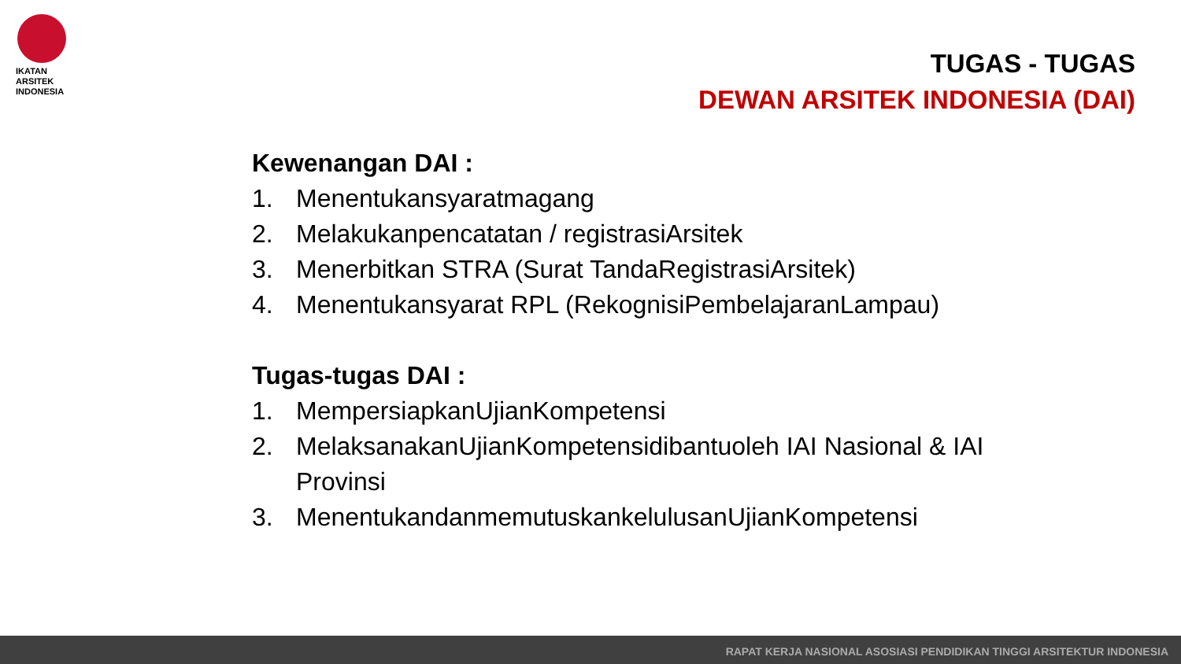IKATAN
ARSITEK
INDONESIA
TUGAS - TUGAS
DEWAN ARSITEK INDONESIA (DAI)
Kewenangan DAI :
1. Menentukansyaratmagang
2. Melakukanpencatatan / registrasiArsitek
3. Menerbitkan STRA (Surat TandaRegistrasiArsitek)
4. Menentukansyarat RPL (RekognisiPembelajaranLampau)
Tugas-tugas DAI :
1. MempersiapkanUjianKompetensi
2. MelaksanakanUjianKompetensidibantuoleh IAI Nasional & IAI
Provinsi
3. MenentukandanmemutuskankelulusanUjianKompetensi
RAPAT KERJA NASIONAL ASOSIASI PENDIDIKAN TINGGI ARSITEKTUR INDONESIA